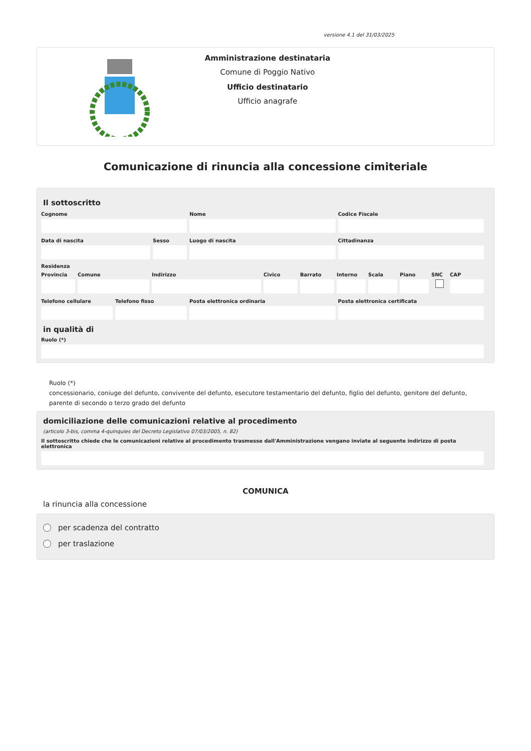versione 4.1 del 31/03/2025
Amministrazione destinataria
Comune di Poggio Nativo
Ufficio destinatario
Ufficio anagrafe
Comunicazione di rinuncia alla concessione cimiteriale
Il sottoscritto
Cognome Nome Codice Fiscale
Data di nascita Sesso Luogo di nascita Cittadinanza
Residenza
Provincia
Comune Indirizzo Civico Barrato Interno
Scala Piano SNC CAP
Telefono cellulare
Telefono fisso Posta elettronica ordinaria Posta elettronica certificata
in qualità di
Ruolo (*)
Ruolo (*)
concessionario, coniuge del defunto, convivente del defunto, esecutore testamentario del defunto, figlio del defunto, genitore del defunto, parente di secondo o terzo grado del defunto
domiciliazione delle comunicazioni relative al procedimento
(articolo 3-bis, comma 4-quinquies del Decreto Legislativo 07/03/2005, n. 82)
Il sottoscritto chiede che le comunicazioni relative al procedimento trasmesse dall'Amministrazione vengano inviate al seguente indirizzo di posta elettronica
COMUNICA
la rinuncia alla concessione
per scadenza del contratto
per traslazione